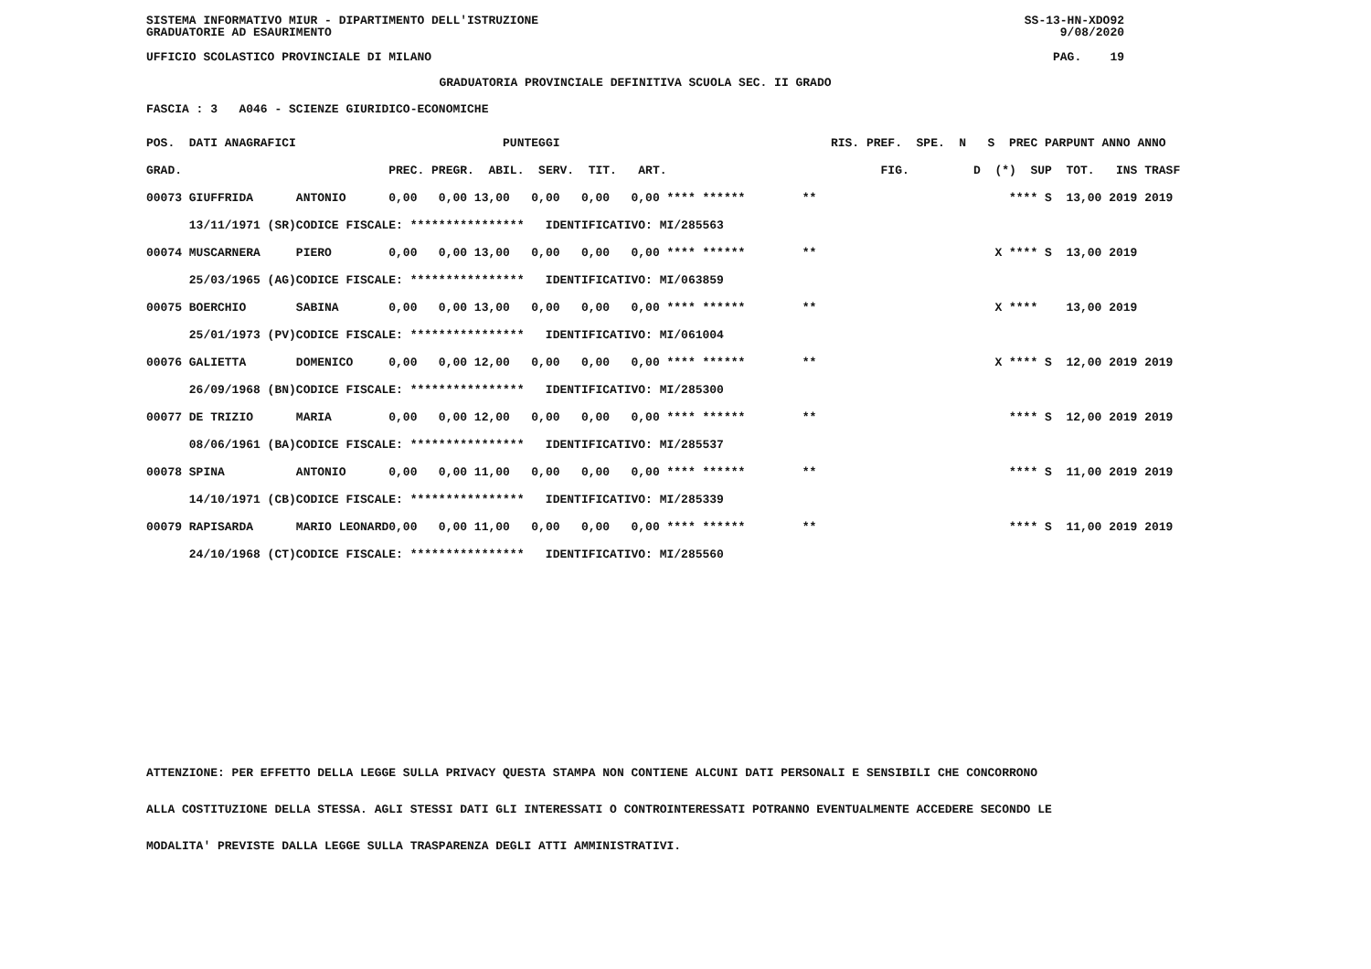SISTEMA INFORMATIVO MIUR - DIPARTIMENTO DELL'ISTRUZIONE SS-13-HN-XDO92
GRADUATORIE AD ESAURIMENTO 9/08/2020
UFFICIO SCOLASTICO PROVINCIALE DI MILANO PAG. 19
GRADUATORIA PROVINCIALE DEFINITIVA SCUOLA SEC. II GRADO
FASCIA : 3 A046 - SCIENZE GIURIDICO-ECONOMICHE
| POS. DATI ANAGRAFICI | | PUNTEGGI | RIS. PREF. SPE. N | S PREC PAR | PUNT ANNO ANNO |
| --- | --- | --- | --- | --- | --- |
| GRAD. | | PREC. PREGR. ABIL. SERV. TIT. ART. | FIG. | D (*) SUP | TOT. INS TRASF |
| 00073 GIUFFRIDA | ANTONIO | 0,00 0,00 13,00 0,00 0,00 0,00 **** ****** | ** | **** S | 13,00 2019 2019 |
| 13/11/1971 (SR) | CODICE FISCALE: **************** IDENTIFICATIVO: MI/285563 | | | | |
| 00074 MUSCARNERA | PIERO | 0,00 0,00 13,00 0,00 0,00 0,00 **** ****** | ** | X **** S | 13,00 2019 |
| 25/03/1965 (AG) | CODICE FISCALE: **************** IDENTIFICATIVO: MI/063859 | | | | |
| 00075 BOERCHIO | SABINA | 0,00 0,00 13,00 0,00 0,00 0,00 **** ****** | ** | X **** | 13,00 2019 |
| 25/01/1973 (PV) | CODICE FISCALE: **************** IDENTIFICATIVO: MI/061004 | | | | |
| 00076 GALIETTA | DOMENICO | 0,00 0,00 12,00 0,00 0,00 0,00 **** ****** | ** | X **** S | 12,00 2019 2019 |
| 26/09/1968 (BN) | CODICE FISCALE: **************** IDENTIFICATIVO: MI/285300 | | | | |
| 00077 DE TRIZIO | MARIA | 0,00 0,00 12,00 0,00 0,00 0,00 **** ****** | ** | **** S | 12,00 2019 2019 |
| 08/06/1961 (BA) | CODICE FISCALE: **************** IDENTIFICATIVO: MI/285537 | | | | |
| 00078 SPINA | ANTONIO | 0,00 0,00 11,00 0,00 0,00 0,00 **** ****** | ** | **** S | 11,00 2019 2019 |
| 14/10/1971 (CB) | CODICE FISCALE: **************** IDENTIFICATIVO: MI/285339 | | | | |
| 00079 RAPISARDA | MARIO LEONARD | 0,00 0,00 11,00 0,00 0,00 0,00 **** ****** | ** | **** S | 11,00 2019 2019 |
| 24/10/1968 (CT) | CODICE FISCALE: **************** IDENTIFICATIVO: MI/285560 | | | | |
ATTENZIONE: PER EFFETTO DELLA LEGGE SULLA PRIVACY QUESTA STAMPA NON CONTIENE ALCUNI DATI PERSONALI E SENSIBILI CHE CONCORRONO
ALLA COSTITUZIONE DELLA STESSA. AGLI STESSI DATI GLI INTERESSATI O CONTROINTERESSATI POTRANNO EVENTUALMENTE ACCEDERE SECONDO LE
MODALITA' PREVISTE DALLA LEGGE SULLA TRASPARENZA DEGLI ATTI AMMINISTRATIVI.